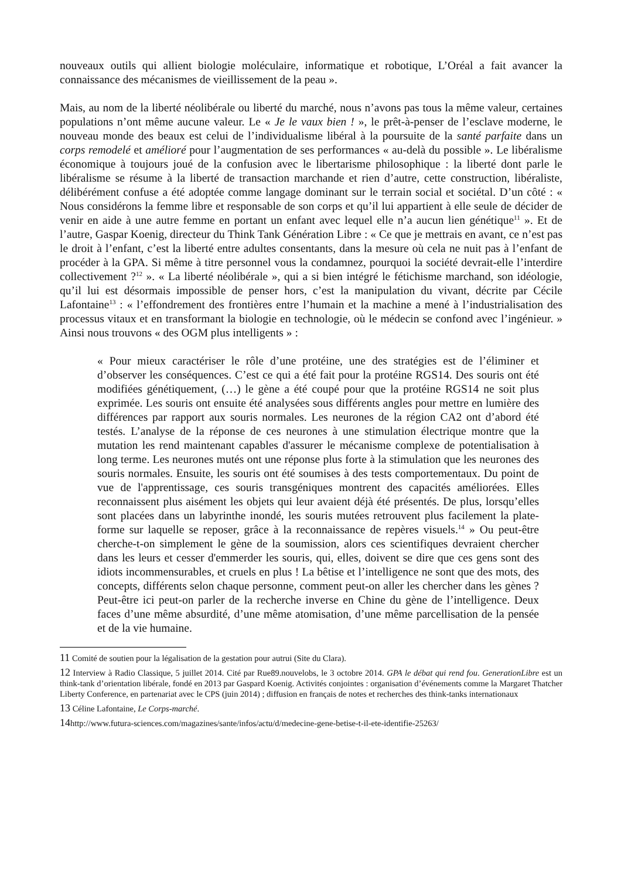nouveaux outils qui allient biologie moléculaire, informatique et robotique, L’Oréal a fait avancer la connaissance des mécanismes de vieillissement de la peau ».
Mais, au nom de la liberté néolibérale ou liberté du marché, nous n’avons pas tous la même valeur, certaines populations n’ont même aucune valeur. Le « Je le vaux bien ! », le prêt-à-penser de l’esclave moderne, le nouveau monde des beaux est celui de l’individualisme libéral à la poursuite de la santé parfaite dans un corps remodelé et amélioré pour l’augmentation de ses performances « au-delà du possible ». Le libéralisme économique à toujours joué de la confusion avec le libertarisme philosophique : la liberté dont parle le libéralisme se résume à la liberté de transaction marchande et rien d’autre, cette construction, libéraliste, délibérément confuse a été adoptée comme langage dominant sur le terrain social et sociétal. D’un côté : « Nous considérons la femme libre et responsable de son corps et qu’il lui appartient à elle seule de décider de venir en aide à une autre femme en portant un enfant avec lequel elle n’a aucun lien génétique<sup>11</sup> ». Et de l’autre, Gaspar Koenig, directeur du Think Tank Génération Libre : « Ce que je mettrais en avant, ce n’est pas le droit à l’enfant, c’est la liberté entre adultes consentants, dans la mesure où cela ne nuit pas à l’enfant de procéder à la GPA. Si même à titre personnel vous la condamnez, pourquoi la société devrait-elle l’interdire collectivement ?<sup>12</sup> ». « La liberté néolibérale », qui a si bien intégré le fétichisme marchand, son idéologie, qu’il lui est désormais impossible de penser hors, c’est la manipulation du vivant, décrite par Cécile Lafontaine<sup>13</sup> : « l’effondrement des frontières entre l’humain et la machine a mené à l’industrialisation des processus vitaux et en transformant la biologie en technologie, où le médecin se confond avec l’ingénieur. » Ainsi nous trouvons « des OGM plus intelligents » :
« Pour mieux caractériser le rôle d’une protéine, une des stratégies est de l’éliminer et d’observer les conséquences. C’est ce qui a été fait pour la protéine RGS14. Des souris ont été modifiées génétiquement, (…) le gène a été coupé pour que la protéine RGS14 ne soit plus exprimée. Les souris ont ensuite été analysées sous différents angles pour mettre en lumière des différences par rapport aux souris normales. Les neurones de la région CA2 ont d’abord été testés. L’analyse de la réponse de ces neurones à une stimulation électrique montre que la mutation les rend maintenant capables d'assurer le mécanisme complexe de potentialisation à long terme. Les neurones mutés ont une réponse plus forte à la stimulation que les neurones des souris normales. Ensuite, les souris ont été soumises à des tests comportementaux. Du point de vue de l'apprentissage, ces souris transgéniques montrent des capacités améliorées. Elles reconnaissent plus aisément les objets qui leur avaient déjà été présentés. De plus, lorsqu’elles sont placées dans un labyrinthe inondé, les souris mutées retrouvent plus facilement la plate-forme sur laquelle se reposer, grâce à la reconnaissance de repères visuels.<sup>14</sup> » Ou peut-être cherche-t-on simplement le gène de la soumission, alors ces scientifiques devraient chercher dans les leurs et cesser d'emmerder les souris, qui, elles, doivent se dire que ces gens sont des idiots incommensurables, et cruels en plus ! La bêtise et l’intelligence ne sont que des mots, des concepts, différents selon chaque personne, comment peut-on aller les chercher dans les gènes ? Peut-être ici peut-on parler de la recherche inverse en Chine du gène de l’intelligence. Deux faces d’une même absurdité, d’une même atomisation, d’une même parcellisation de la pensée et de la vie humaine.
11 Comité de soutien pour la légalisation de la gestation pour autrui (Site du Clara).
12 Interview à Radio Classique, 5 juillet 2014. Cité par Rue89.nouvelobs, le 3 octobre 2014. GPA le débat qui rend fou. GenerationLibre est un think-tank d’orientation libérale, fondé en 2013 par Gaspard Koenig. Activités conjointes : organisation d’événements comme la Margaret Thatcher Liberty Conference, en partenariat avec le CPS (juin 2014) ; diffusion en français de notes et recherches des think-tanks internationaux
13 Céline Lafontaine, Le Corps-marché.
14http://www.futura-sciences.com/magazines/sante/infos/actu/d/medecine-gene-betise-t-il-ete-identifie-25263/